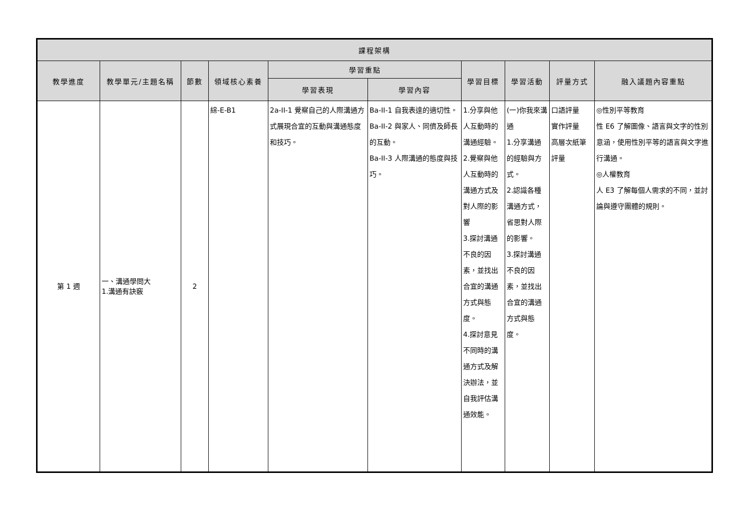| 課程架構 | | | | | | | | | |
| --- | --- | --- | --- | --- | --- | --- | --- | --- | --- |
| 教學進度 | 教學單元/主題名稱 | 節數 | 領域核心素養 | 學習重點 | | 學習目標 | 學習活動 | 評量方式 | 融入議題內容重點 |
| | | | | 學習表現 | 學習內容 | | | | |
| 第 1 週 | 一、溝通學問大 1.溝通有訣竅 | 2 | 綜-E-B1 | 2a-II-1 覺察自己的人際溝通方式展現合宜的互動與溝通態度和技巧。 | Ba-II-1 自我表達的適切性。 Ba-II-2 與家人、同儕及師長的互動。 Ba-II-3 人際溝通的態度與技巧。 | 1.分享與他人互動時的溝通經驗。 2.覺察與他人互動時的溝通方式及對人際的影響 3.探討溝通不良的因素，並找出合宜的溝通方式與態度。 4.探討意見不同時的溝通方式及解決辦法，並自我評估溝通效能。 | (一)你我來溝通 1.分享溝通的經驗與方式。 2.認識各種溝通方式，省思對人際的影響。 3.探討溝通不良的因素，並找出合宜的溝通方式與態度。 | 口語評量 實作評量 高層次紙筆評量 | ◎性別平等教育 性 E6 了解圖像、語言與文字的性別意涵，使用性別平等的語言與文字進行溝通。 ◎人權教育 人 E3 了解每個人需求的不同，並討論與遵守團體的規則。 |